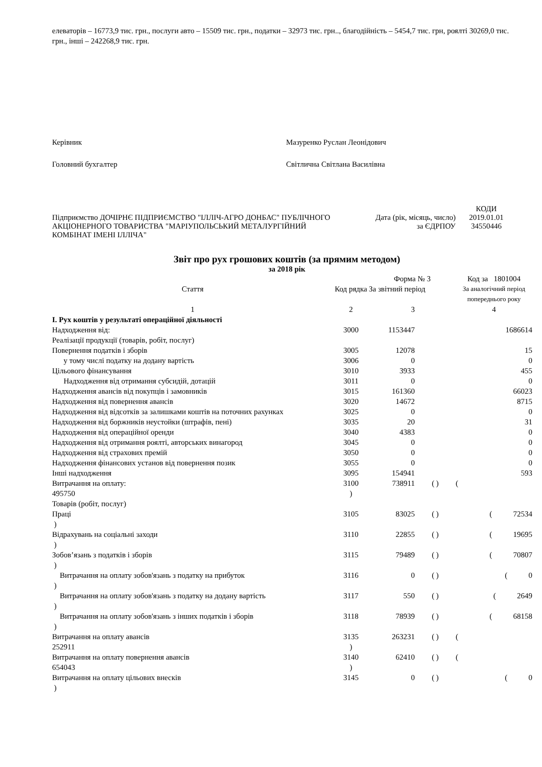елеваторів – 16773,9 тис. грн., послуги авто – 15509 тис. грн., податки – 32973 тис. грн.., благодійність – 5454,7 тис. грн, роялті 30269,0 тис. грн., інші – 242268,9 тис. грн.
Керівник Мазуренко Руслан Леонідович
Головний бухгалтер Світлична Світлана Василівна
Підприємство ДОЧІРНЄ ПІДПРИЄМСТВО "ІЛЛІЧ-АГРО ДОНБАС" ПУБЛІЧНОГО АКЦІОНЕРНОГО ТОВАРИСТВА "МАРІУПОЛЬСЬКИЙ МЕТАЛУРГІЙНИЙ КОМБІНАТ ІМЕНІ ІЛЛІЧА"
Дата (рік, місяць, число)
за ЄДРПОУ
КОДИ
2019.01.01
34550446
Звіт про рух грошових коштів (за прямим методом)
за 2018 рік
| | | Форма № 3 | | Код за 1801004 |
| Стаття | Код рядка | За звітний період | | За аналогічний період попереднього року |
| 1 | 2 | 3 | | 4 |
| І. Рух коштів у результаті операційної діяльності | | | | |
| Надходження від: Реалізації продукції (товарів, робіт, послуг) | 3000 | 1153447 | | 1686614 |
| Повернення податків і зборів | 3005 | 12078 | | 15 |
| у тому числі податку на додану вартість | 3006 | 0 | | 0 |
| Цільового фінансування | 3010 | 3933 | | 455 |
| Надходження від отримання субсидій, дотацій | 3011 | 0 | | 0 |
| Надходження авансів від покупців і замовників | 3015 | 161360 | | 66023 |
| Надходження від повернення авансів | 3020 | 14672 | | 8715 |
| Надходження від відсотків за залишками коштів на поточних рахунках | 3025 | 0 | | 0 |
| Надходження від боржників неустойки (штрафів, пені) | 3035 | 20 | | 31 |
| Надходження від операційної оренди | 3040 | 4383 | | 0 |
| Надходження від отримання роялті, авторських винагород | 3045 | 0 | | 0 |
| Надходження від страхових премій | 3050 | 0 | | 0 |
| Надходження фінансових установ від повернення позик | 3055 | 0 | | 0 |
| Інші надходження | 3095 | 154941 | | 593 |
| Витрачання на оплату: 495750 Товарів (робіт, послуг) | 3100 ) | 738911 | ( ) | ( |
| Праці ) | 3105 | 83025 | ( ) | ( 72534 |
| Відрахувань на соціальні заходи ) | 3110 | 22855 | ( ) | ( 19695 |
| Зобов’язань з податків і зборів ) | 3115 | 79489 | ( ) | ( 70807 |
| Витрачання на оплату зобов'язань з податку на прибуток ) | 3116 | 0 | ( ) | ( 0 |
| Витрачання на оплату зобов'язань з податку на додану вартість ) | 3117 | 550 | ( ) | ( 2649 |
| Витрачання на оплату зобов'язань з інших податків і зборів ) | 3118 | 78939 | ( ) | ( 68158 |
| Витрачання на оплату авансів 252911 | 3135 ) | 263231 | ( ) | ( |
| Витрачання на оплату повернення авансів 654043 | 3140 ) | 62410 | ( ) | ( |
| Витрачання на оплату цільових внесків ) | 3145 | 0 | ( ) | ( 0 |